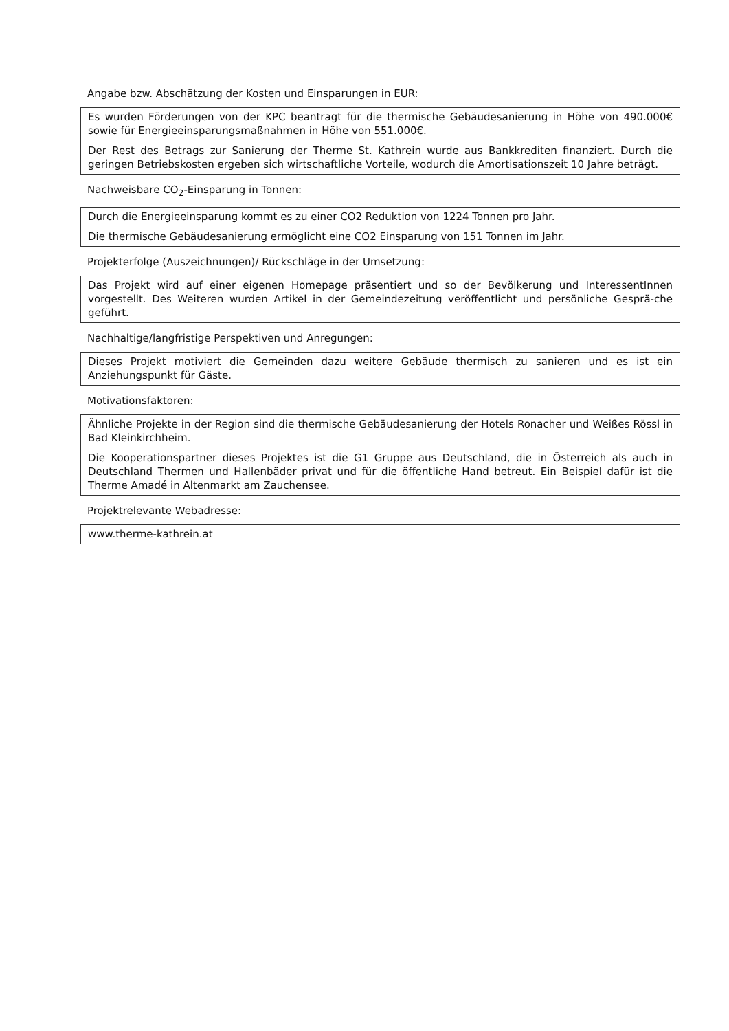Angabe bzw. Abschätzung der Kosten und Einsparungen in EUR:
Es wurden Förderungen von der KPC beantragt für die thermische Gebäudesanierung in Höhe von 490.000€ sowie für Energieeinsparungsmaßnahmen in Höhe von 551.000€.
Der Rest des Betrags zur Sanierung der Therme St. Kathrein wurde aus Bankkrediten finanziert. Durch die geringen Betriebskosten ergeben sich wirtschaftliche Vorteile, wodurch die Amortisationszeit 10 Jahre beträgt.
Nachweisbare CO<sub>2</sub>-Einsparung in Tonnen:
Durch die Energieeinsparung kommt es zu einer CO2 Reduktion von 1224 Tonnen pro Jahr.
Die thermische Gebäudesanierung ermöglicht eine CO2 Einsparung von 151 Tonnen im Jahr.
Projekterfolge (Auszeichnungen)/ Rückschläge in der Umsetzung:
Das Projekt wird auf einer eigenen Homepage präsentiert und so der Bevölkerung und InteressentInnen vorgestellt. Des Weiteren wurden Artikel in der Gemeindezeitung veröffentlicht und persönliche Gesprä-che geführt.
Nachhaltige/langfristige Perspektiven und Anregungen:
Dieses Projekt motiviert die Gemeinden dazu weitere Gebäude thermisch zu sanieren und es ist ein Anziehungspunkt für Gäste.
Motivationsfaktoren:
Ähnliche Projekte in der Region sind die thermische Gebäudesanierung der Hotels Ronacher und Weißes Rössl in Bad Kleinkirchheim.
Die Kooperationspartner dieses Projektes ist die G1 Gruppe aus Deutschland, die in Österreich als auch in Deutschland Thermen und Hallenbäder privat und für die öffentliche Hand betreut. Ein Beispiel dafür ist die Therme Amadé in Altenmarkt am Zauchensee.
Projektrelevante Webadresse:
www.therme-kathrein.at